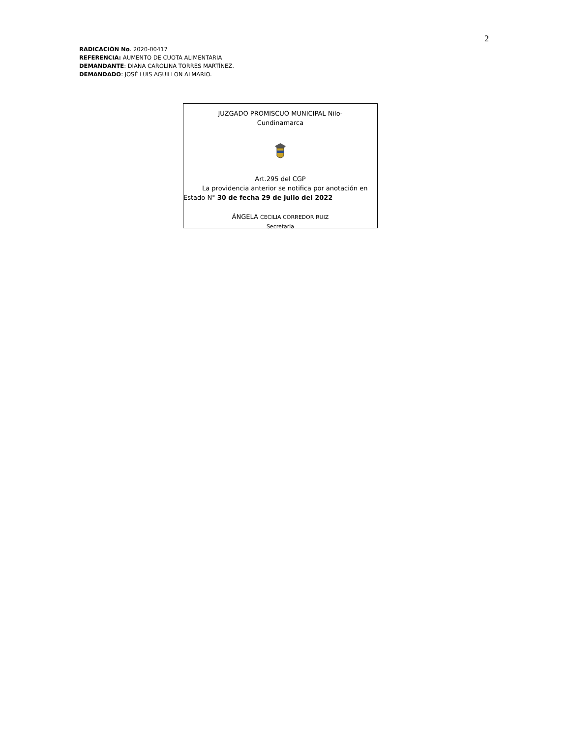2
RADICACIÓN No. 2020-00417
REFERENCIA: AUMENTO DE CUOTA ALIMENTARIA
DEMANDANTE: DIANA CAROLINA TORRES MARTÍNEZ.
DEMANDADO: JOSÉ LUIS AGUILLON ALMARIO.
JUZGADO PROMISCUO MUNICIPAL Nilo-
Cundinamarca
Art.295 del CGP
La providencia anterior se notifica por anotación en
Estado N° 30 de fecha 29 de julio del 2022
ÁNGELA CECILIA CORREDOR RUIZ
Secretaria